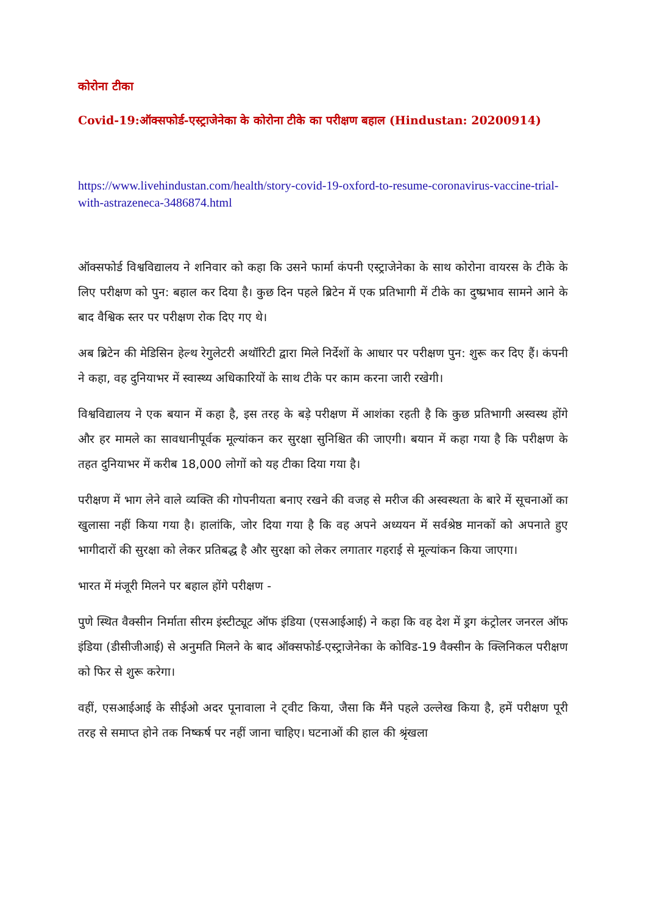कोरोना टीका
Covid-19:ऑक्सफोर्ड-एस्ट्राजेनेका के कोरोना टीके का परीक्षण बहाल (Hindustan: 20200914)
https://www.livehindustan.com/health/story-covid-19-oxford-to-resume-coronavirus-vaccine-trial-with-astrazeneca-3486874.html
ऑक्सफोर्ड विश्वविद्यालय ने शनिवार को कहा कि उसने फार्मा कंपनी एस्ट्राजेनेका के साथ कोरोना वायरस के टीके के लिए परीक्षण को पुन: बहाल कर दिया है। कुछ दिन पहले ब्रिटेन में एक प्रतिभागी में टीके का दुष्प्रभाव सामने आने के बाद वैश्विक स्तर पर परीक्षण रोक दिए गए थे।
अब ब्रिटेन की मेडिसिन हेल्थ रेगुलेटरी अथॉरिटी द्वारा मिले निर्देशों के आधार पर परीक्षण पुन: शुरू कर दिए हैं। कंपनी ने कहा, वह दुनियाभर में स्वास्थ्य अधिकारियों के साथ टीके पर काम करना जारी रखेगी।
विश्वविद्यालय ने एक बयान में कहा है, इस तरह के बड़े परीक्षण में आशंका रहती है कि कुछ प्रतिभागी अस्वस्थ होंगे और हर मामले का सावधानीपूर्वक मूल्यांकन कर सुरक्षा सुनिश्चित की जाएगी। बयान में कहा गया है कि परीक्षण के तहत दुनियाभर में करीब 18,000 लोगों को यह टीका दिया गया है।
परीक्षण में भाग लेने वाले व्यक्ति की गोपनीयता बनाए रखने की वजह से मरीज की अस्वस्थता के बारे में सूचनाओं का खुलासा नहीं किया गया है। हालांकि, जोर दिया गया है कि वह अपने अध्ययन में सर्वश्रेष्ठ मानकों को अपनाते हुए भागीदारों की सुरक्षा को लेकर प्रतिबद्ध है और सुरक्षा को लेकर लगातार गहराई से मूल्यांकन किया जाएगा।
भारत में मंजूरी मिलने पर बहाल होंगे परीक्षण -
पुणे स्थित वैक्सीन निर्माता सीरम इंस्टीट्यूट ऑफ इंडिया (एसआईआई) ने कहा कि वह देश में ड्रग कंट्रोलर जनरल ऑफ इंडिया (डीसीजीआई) से अनुमति मिलने के बाद ऑक्सफोर्ड-एस्ट्राजेनेका के कोविड-19 वैक्सीन के क्लिनिकल परीक्षण को फिर से शुरू करेगा।
वहीं, एसआईआई के सीईओ अदर पूनावाला ने ट्वीट किया, जैसा कि मैंने पहले उल्लेख किया है, हमें परीक्षण पूरी तरह से समाप्त होने तक निष्कर्ष पर नहीं जाना चाहिए। घटनाओं की हाल की श्रृंखला